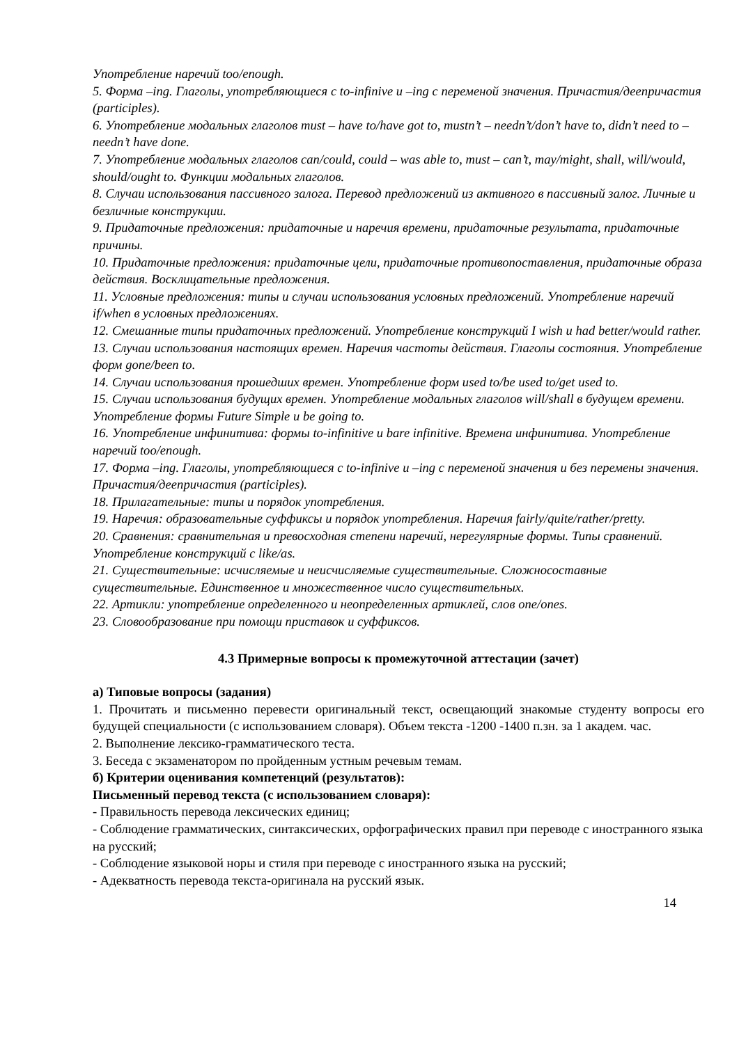Употребление наречий too/enough.
5. Форма –ing. Глаголы, употребляющиеся с to-infinive и –ing с переменой значения. Причастия/деепричастия (participles).
6. Употребление модальных глаголов must – have to/have got to, mustn’t – needn’t/don’t have to, didn’t need to – needn’t have done.
7. Употребление модальных глаголов can/could, could – was able to, must – can’t, may/might, shall, will/would, should/ought to. Функции модальных глаголов.
8. Случаи использования пассивного залога. Перевод предложений из активного в пассивный залог. Личные и безличные конструкции.
9. Придаточные предложения: придаточные и наречия времени, придаточные результата, придаточные причины.
10. Придаточные предложения: придаточные цели, придаточные противопоставления, придаточные образа действия. Восклицательные предложения.
11. Условные предложения: типы и случаи использования условных предложений. Употребление наречий if/when в условных предложениях.
12. Смешанные типы придаточных предложений. Употребление конструкций I wish и had better/would rather.
13. Случаи использования настоящих времен. Наречия частоты действия. Глаголы состояния. Употребление форм gone/been to.
14. Случаи использования прошедших времен. Употребление форм used to/be used to/get used to.
15. Случаи использования будущих времен. Употребление модальных глаголов will/shall в будущем времени. Употребление формы Future Simple и be going to.
16. Употребление инфинитива: формы to-infinitive и bare infinitive. Времена инфинитива. Употребление наречий too/enough.
17. Форма –ing. Глаголы, употребляющиеся с to-infinive и –ing с переменой значения и без перемены значения. Причастия/деепричастия (participles).
18. Прилагательные: типы и порядок употребления.
19. Наречия: образовательные суффиксы и порядок употребления. Наречия fairly/quite/rather/pretty.
20. Сравнения: сравнительная и превосходная степени наречий, нерегулярные формы. Типы сравнений. Употребление конструкций с like/as.
21. Существительные: исчисляемые и неисчисляемые существительные. Сложносоставные существительные. Единственное и множественное число существительных.
22. Артикли: употребление определенного и неопределенных артиклей, слов one/ones.
23. Словообразование при помощи приставок и суффиксов.
4.3 Примерные вопросы к промежуточной аттестации (зачет)
а) Типовые вопросы (задания)
1. Прочитать и письменно перевести оригинальный текст, освещающий знакомые студенту вопросы его будущей специальности (с использованием словаря). Объем текста -1200 -1400 п.зн. за 1 академ. час.
2. Выполнение лексико-грамматического теста.
3. Беседа с экзаменатором по пройденным устным речевым темам.
б) Критерии оценивания компетенций (результатов):
Письменный перевод текста (с использованием словаря):
- Правильность перевода лексических единиц;
- Соблюдение грамматических, синтаксических, орфографических правил при переводе с иностранного языка на русский;
- Соблюдение языковой норы и стиля при переводе с иностранного языка на русский;
- Адекватность перевода текста-оригинала на русский язык.
14